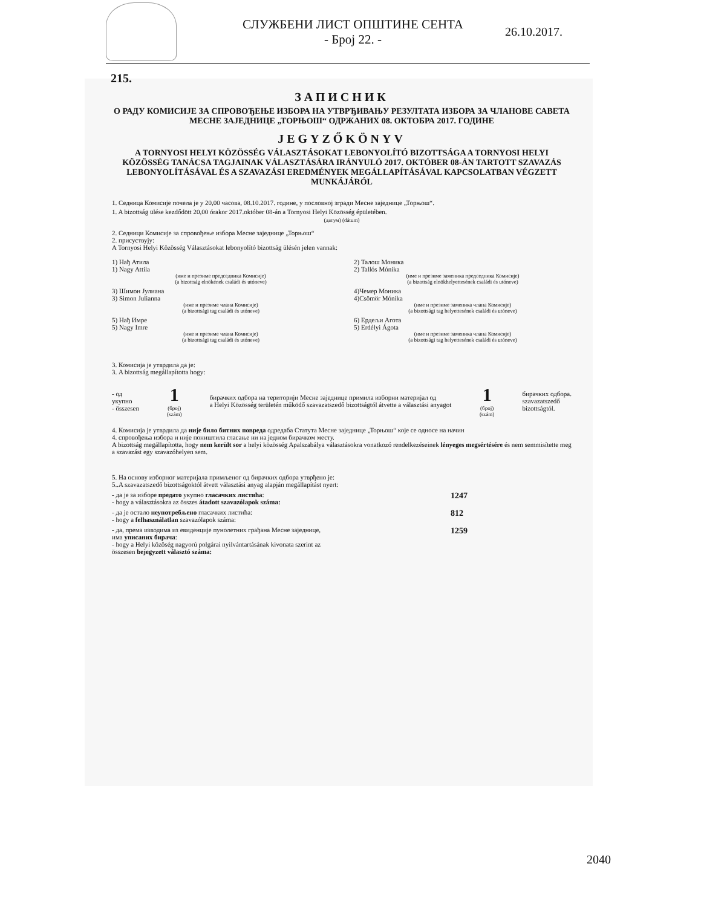СЛУЖБЕНИ ЛИСТ ОПШТИНЕ СЕНТА
- Број 22. -
26.10.2017.
215.
ЗАПИСНИК
О РАДУ КОМИСИЈЕ ЗА СПРОВОЂЕЊЕ ИЗБОРА НА УТВРЂИВАЊУ РЕЗУЛТАТА ИЗБОРА ЗА ЧЛАНОВЕ САВЕТА МЕСНЕ ЗАЈЕДНИЦЕ „ТОРЊОШ“ ОДРЖАНИХ 08. ОКТОБРА 2017. ГОДИНЕ
JEGYZŐKÖNYV
A TORNYOSI HELYI KÖZÖSSÉG VÁLASZTÁSOKAT LEBONYOLÍTÓ BIZOTTSÁGA A TORNYOSI HELYI KÖZÖSSÉG TANÁCSA TAGJAINAK VÁLASZTÁSÁRA IRÁNYULÓ 2017. OKTÓBER 08-ÁN TARTOTT SZAVAZÁS LEBONYOLÍTÁSÁVAL ÉS A SZAVAZÁSI EREDMÉNYEK MEGÁLLAPÍTÁSÁVAL KAPCSOLATBAN VÉGZETT MUNKÁJÁRÓL
1. Седница Комисије почела је у 20,00 часова, 08.10.2017. године, у пословној згради Месне заједнице „Торњош“.
1. A bizottság ülése kezdődött 20,00 órakor 2017.október 08-án a Tornyosi Helyi Közösség épületében.
(датум) (dátum)
2. Седници Комисије за спровођење избора Месне заједнице „Торњош“
2. присуствују:
A Tornyosi Helyi Közösség Választásokat lebonyolító bizottság ülésén jelen vannak:
1) Нађ Атила
1) Nagy Attila
(име и презиме председника Комисије)
(a bizottság elnökének családi és utóneve)
2) Талош Моника
2) Tallós Mónika
(име и презиме заменика председника Комисије)
(a bizottság elnökhelyettesének családi és utóneve)
3) Шимон Јулиана
3) Simon Julianna
(име и презиме члана Комисије)
(a bizottsági tag családi és utóneve)
4)Чемер Моника
4)Csömör Mónika
(име и презиме заменика члана Комисије)
(a bizottsági tag helyettesének családi és utóneve)
5) Нађ Имре
5) Nagy Imre
(име и презиме члана Комисије)
(a bizottsági tag családi és utóneve)
6) Ердељи Агота
5) Erdélyi Ágota
(име и презиме заменика члана Комисије)
(a bizottsági tag helyettesének családi és utóneve)
3. Комисија је утврдила да је:
3. A bizottság megállapította hogy:
- од
укупно
- összesen
1
(број)
(szám)
бирачких одбора на територији Месне заједнице примила изборни материјал од
a Helyi Közösség területén működő szavazatszedő bizottságtól átvette a választási anyagot
1
(број)
(szám)
бирачких одбора.
szavazatszedő
bizottságtól.
4. Комисија је утврдила да није било битних повреда одредаба Статута Месне заједнице „Торњош“ које се односе на начин
4. спровођења избора и није поништила гласање ни на једном бирачком месту.
A bizottság megállapította, hogy nem került sor a helyi közösség Apalszabálya választásokra vonatkozó rendelkezéseinek lényeges megsértésére és nem semmisítette meg a szavazást egy szavazóhelyen sem.
5. На основу изборног материјала примљеног од бирачких одбора утврђено је:
5..A szavazatszedő bizottságoktól átvett választási anyag alapján megállapítást nyert:
- да је за изборе предато укупно гласачких листића:
- hogy a választásokra az összes átadott szavazólapok száma:
1247
- да је остало неупотребљено гласачких листића:
- hogy a felhasználatlan szavazólapok száma:
812
- да, према изводима из евиденције пунолетних грађана Месне заједнице,
има уписаних бирача:
- hogy a Helyi közöség nagyorú polgárai nyilvántartásának kivonata szerint az
összesen bejegyzett választó száma:
1259
2040